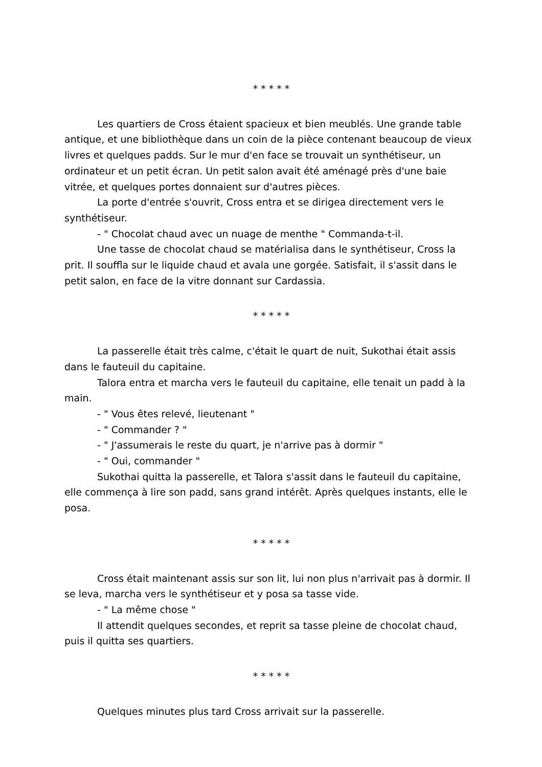* * * * *
Les quartiers de Cross étaient spacieux et bien meublés. Une grande table antique, et une bibliothèque dans un coin de la pièce contenant beaucoup de vieux livres et quelques padds. Sur le mur d'en face se trouvait un synthétiseur, un ordinateur et un petit écran. Un petit salon avait été aménagé près d'une baie vitrée, et quelques portes donnaient sur d'autres pièces.
La porte d'entrée s'ouvrit, Cross entra et se dirigea directement vers le synthétiseur.
- " Chocolat chaud avec un nuage de menthe " Commanda-t-il.
Une tasse de chocolat chaud se matérialisa dans le synthétiseur, Cross la prit. Il souffla sur le liquide chaud et avala une gorgée. Satisfait, il s'assit dans le petit salon, en face de la vitre donnant sur Cardassia.
* * * * *
La passerelle était très calme, c'était le quart de nuit, Sukothai était assis dans le fauteuil du capitaine.
Talora entra et marcha vers le fauteuil du capitaine, elle tenait un padd à la main.
- " Vous êtes relevé, lieutenant "
- " Commander ? "
- " J'assumerais le reste du quart, je n'arrive pas à dormir "
- " Oui, commander "
Sukothai quitta la passerelle, et Talora s'assit dans le fauteuil du capitaine, elle commença à lire son padd, sans grand intérêt. Après quelques instants, elle le posa.
* * * * *
Cross était maintenant assis sur son lit, lui non plus n'arrivait pas à dormir. Il se leva, marcha vers le synthétiseur et y posa sa tasse vide.
- " La même chose "
Il attendit quelques secondes, et reprit sa tasse pleine de chocolat chaud, puis il quitta ses quartiers.
* * * * *
Quelques minutes plus tard Cross arrivait sur la passerelle.